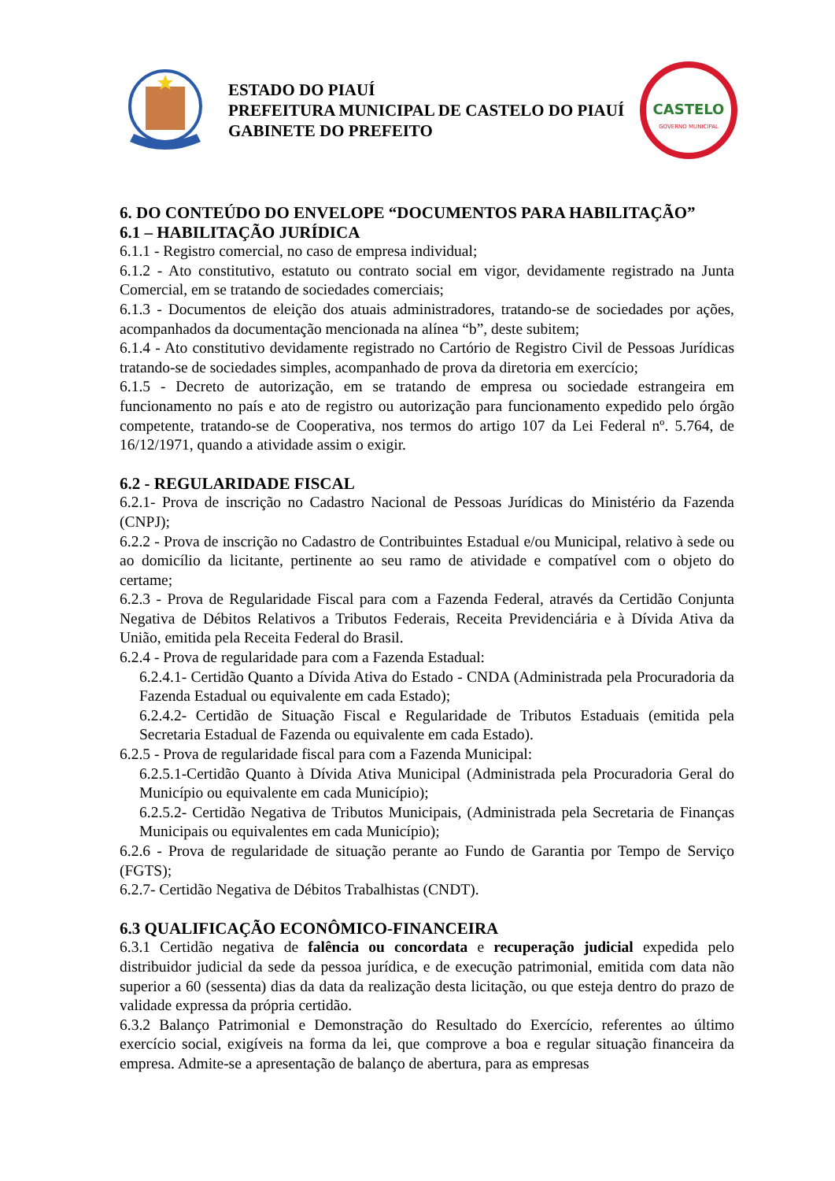ESTADO DO PIAUÍ
PREFEITURA MUNICIPAL DE CASTELO DO PIAUÍ
GABINETE DO PREFEITO
CASTELO
GOVERNO MUNICIPAL
6. DO CONTEÚDO DO ENVELOPE “DOCUMENTOS PARA HABILITAÇÃO”
6.1 – HABILITAÇÃO JURÍDICA
6.1.1 - Registro comercial, no caso de empresa individual;
6.1.2 - Ato constitutivo, estatuto ou contrato social em vigor, devidamente registrado na Junta Comercial, em se tratando de sociedades comerciais;
6.1.3 - Documentos de eleição dos atuais administradores, tratando-se de sociedades por ações, acompanhados da documentação mencionada na alínea “b”, deste subitem;
6.1.4 - Ato constitutivo devidamente registrado no Cartório de Registro Civil de Pessoas Jurídicas tratando-se de sociedades simples, acompanhado de prova da diretoria em exercício;
6.1.5 - Decreto de autorização, em se tratando de empresa ou sociedade estrangeira em funcionamento no país e ato de registro ou autorização para funcionamento expedido pelo órgão competente, tratando-se de Cooperativa, nos termos do artigo 107 da Lei Federal nº. 5.764, de 16/12/1971, quando a atividade assim o exigir.
6.2 - REGULARIDADE FISCAL
6.2.1- Prova de inscrição no Cadastro Nacional de Pessoas Jurídicas do Ministério da Fazenda (CNPJ);
6.2.2 - Prova de inscrição no Cadastro de Contribuintes Estadual e/ou Municipal, relativo à sede ou ao domicílio da licitante, pertinente ao seu ramo de atividade e compatível com o objeto do certame;
6.2.3 - Prova de Regularidade Fiscal para com a Fazenda Federal, através da Certidão Conjunta Negativa de Débitos Relativos a Tributos Federais, Receita Previdenciária e à Dívida Ativa da União, emitida pela Receita Federal do Brasil.
6.2.4 - Prova de regularidade para com a Fazenda Estadual:
6.2.4.1- Certidão Quanto a Dívida Ativa do Estado - CNDA (Administrada pela Procuradoria da Fazenda Estadual ou equivalente em cada Estado);
6.2.4.2- Certidão de Situação Fiscal e Regularidade de Tributos Estaduais (emitida pela Secretaria Estadual de Fazenda ou equivalente em cada Estado).
6.2.5 - Prova de regularidade fiscal para com a Fazenda Municipal:
6.2.5.1-Certidão Quanto à Dívida Ativa Municipal (Administrada pela Procuradoria Geral do Município ou equivalente em cada Município);
6.2.5.2- Certidão Negativa de Tributos Municipais, (Administrada pela Secretaria de Finanças Municipais ou equivalentes em cada Município);
6.2.6 - Prova de regularidade de situação perante ao Fundo de Garantia por Tempo de Serviço (FGTS);
6.2.7- Certidão Negativa de Débitos Trabalhistas (CNDT).
6.3 QUALIFICAÇÃO ECONÔMICO-FINANCEIRA
6.3.1 Certidão negativa de falência ou concordata e recuperação judicial expedida pelo distribuidor judicial da sede da pessoa jurídica, e de execução patrimonial, emitida com data não superior a 60 (sessenta) dias da data da realização desta licitação, ou que esteja dentro do prazo de validade expressa da própria certidão.
6.3.2 Balanço Patrimonial e Demonstração do Resultado do Exercício, referentes ao último exercício social, exigíveis na forma da lei, que comprove a boa e regular situação financeira da empresa. Admite-se a apresentação de balanço de abertura, para as empresas